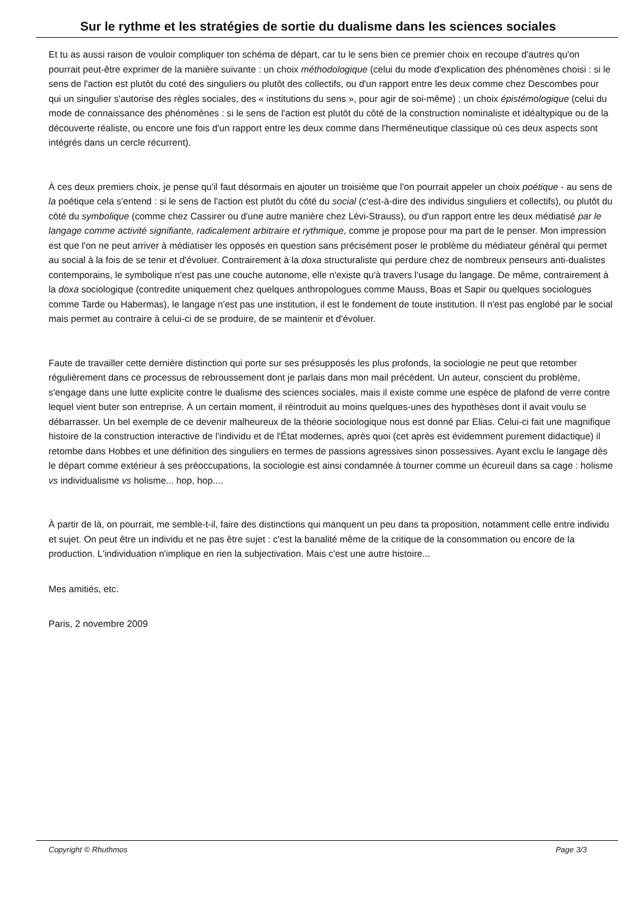Sur le rythme et les stratégies de sortie du dualisme dans les sciences sociales
Et tu as aussi raison de vouloir compliquer ton schéma de départ, car tu le sens bien ce premier choix en recoupe d'autres qu'on pourrait peut-être exprimer de la manière suivante : un choix méthodologique (celui du mode d'explication des phénomènes choisi : si le sens de l'action est plutôt du coté des singuliers ou plutôt des collectifs, ou d'un rapport entre les deux comme chez Descombes pour qui un singulier s'autorise des règles sociales, des « institutions du sens », pour agir de soi-même) ; un choix épistémologique (celui du mode de connaissance des phénomènes : si le sens de l'action est plutôt du côté de la construction nominaliste et idéaltypique ou de la découverte réaliste, ou encore une fois d'un rapport entre les deux comme dans l'herméneutique classique où ces deux aspects sont intégrés dans un cercle récurrent).
À ces deux premiers choix, je pense qu'il faut désormais en ajouter un troisième que l'on pourrait appeler un choix poétique - au sens de la poétique cela s'entend : si le sens de l'action est plutôt du côté du social (c'est-à-dire des individus singuliers et collectifs), ou plutôt du côté du symbolique (comme chez Cassirer ou d'une autre manière chez Lévi-Strauss), ou d'un rapport entre les deux médiatisé par le langage comme activité signifiante, radicalement arbitraire et rythmique, comme je propose pour ma part de le penser. Mon impression est que l'on ne peut arriver à médiatiser les opposés en question sans précisément poser le problème du médiateur général qui permet au social à la fois de se tenir et d'évoluer. Contrairement à la doxa structuraliste qui perdure chez de nombreux penseurs anti-dualistes contemporains, le symbolique n'est pas une couche autonome, elle n'existe qu'à travers l'usage du langage. De même, contrairement à la doxa sociologique (contredite uniquement chez quelques anthropologues comme Mauss, Boas et Sapir ou quelques sociologues comme Tarde ou Habermas), le langage n'est pas une institution, il est le fondement de toute institution. Il n'est pas englobé par le social mais permet au contraire à celui-ci de se produire, de se maintenir et d'évoluer.
Faute de travailler cette dernière distinction qui porte sur ses présupposés les plus profonds, la sociologie ne peut que retomber régulièrement dans ce processus de rebroussement dont je parlais dans mon mail précédent. Un auteur, conscient du problème, s'engage dans une lutte explicite contre le dualisme des sciences sociales, mais il existe comme une espèce de plafond de verre contre lequel vient buter son entreprise. À un certain moment, il réintroduit au moins quelques-unes des hypothèses dont il avait voulu se débarrasser. Un bel exemple de ce devenir malheureux de la théorie sociologique nous est donné par Elias. Celui-ci fait une magnifique histoire de la construction interactive de l'individu et de l'État modernes, après quoi (cet après est évidemment purement didactique) il retombe dans Hobbes et une définition des singuliers en termes de passions agressives sinon possessives. Ayant exclu le langage dès le départ comme extérieur à ses préoccupations, la sociologie est ainsi condamnée à tourner comme un écureuil dans sa cage : holisme vs individualisme vs holisme... hop, hop....
À partir de là, on pourrait, me semble-t-il, faire des distinctions qui manquent un peu dans ta proposition, notamment celle entre individu et sujet. On peut être un individu et ne pas être sujet : c'est la banalité même de la critique de la consommation ou encore de la production. L'individuation n'implique en rien la subjectivation. Mais c'est une autre histoire...
Mes amitiés, etc.
Paris, 2 novembre 2009
Copyright © Rhuthmos Page 3/3